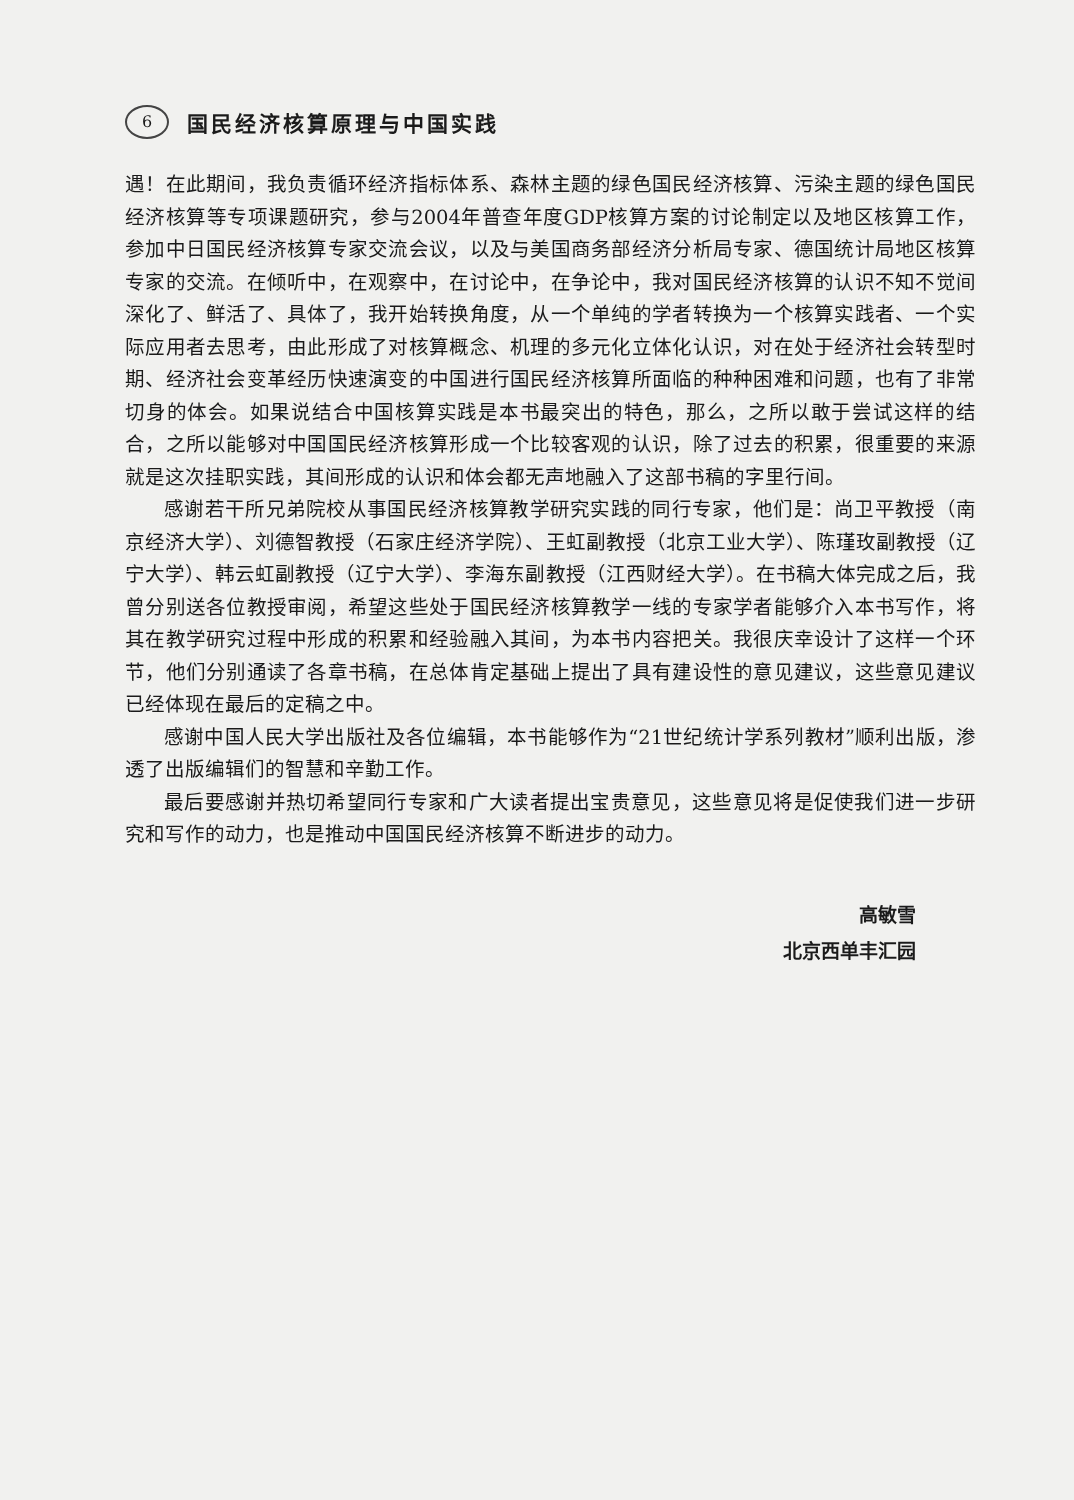6
国民经济核算原理与中国实践
遇！在此期间，我负责循环经济指标体系、森林主题的绿色国民经济核算、污染主题的绿色国民经济核算等专项课题研究，参与2004年普查年度GDP核算方案的讨论制定以及地区核算工作，参加中日国民经济核算专家交流会议，以及与美国商务部经济分析局专家、德国统计局地区核算专家的交流。在倾听中，在观察中，在讨论中，在争论中，我对国民经济核算的认识不知不觉间深化了、鲜活了、具体了，我开始转换角度，从一个单纯的学者转换为一个核算实践者、一个实际应用者去思考，由此形成了对核算概念、机理的多元化立体化认识，对在处于经济社会转型时期、经济社会变革经历快速演变的中国进行国民经济核算所面临的种种困难和问题，也有了非常切身的体会。如果说结合中国核算实践是本书最突出的特色，那么，之所以敢于尝试这样的结合，之所以能够对中国国民经济核算形成一个比较客观的认识，除了过去的积累，很重要的来源就是这次挂职实践，其间形成的认识和体会都无声地融入了这部书稿的字里行间。
感谢若干所兄弟院校从事国民经济核算教学研究实践的同行专家，他们是：尚卫平教授（南京经济大学）、刘德智教授（石家庄经济学院）、王虹副教授（北京工业大学）、陈瑾玫副教授（辽宁大学）、韩云虹副教授（辽宁大学）、李海东副教授（江西财经大学）。在书稿大体完成之后，我曾分别送各位教授审阅，希望这些处于国民经济核算教学一线的专家学者能够介入本书写作，将其在教学研究过程中形成的积累和经验融入其间，为本书内容把关。我很庆幸设计了这样一个环节，他们分别通读了各章书稿，在总体肯定基础上提出了具有建设性的意见建议，这些意见建议已经体现在最后的定稿之中。
感谢中国人民大学出版社及各位编辑，本书能够作为“21世纪统计学系列教材”顺利出版，渗透了出版编辑们的智慧和辛勤工作。
最后要感谢并热切希望同行专家和广大读者提出宝贵意见，这些意见将是促使我们进一步研究和写作的动力，也是推动中国国民经济核算不断进步的动力。
高敏雪
北京西单丰汇园